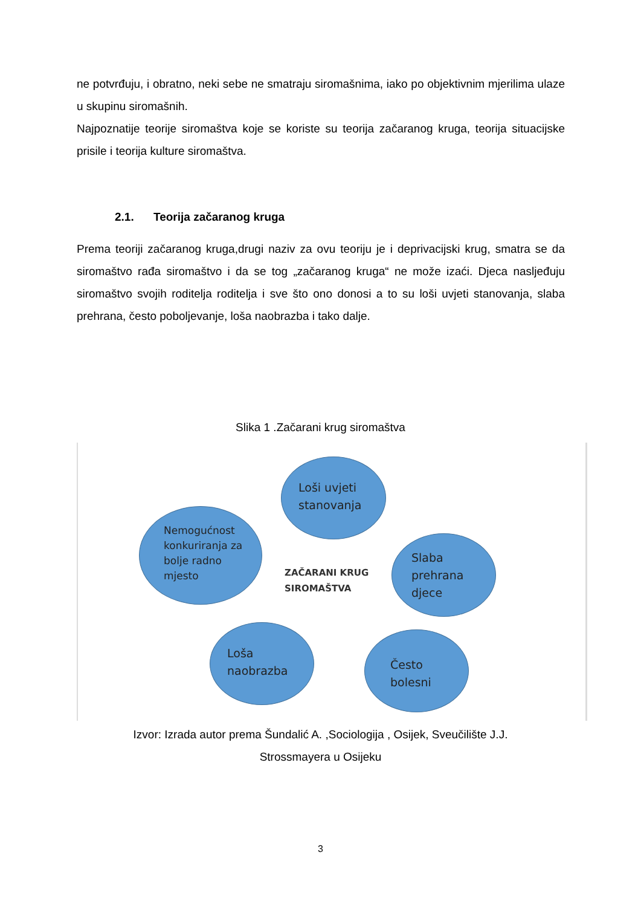ne potvrđuju, i obratno, neki sebe ne smatraju siromašnima, iako po objektivnim mjerilima ulaze u skupinu siromašnih.
Najpoznatije teorije siromaštva koje se koriste su teorija začaranog kruga, teorija situacijske prisile i teorija kulture siromaštva.
2.1. Teorija začaranog kruga
Prema teoriji začaranog kruga,drugi naziv za ovu teoriju je i deprivacijski krug, smatra se da siromaštvo rađa siromaštvo i da se tog „začaranog kruga“ ne može izaći. Djeca nasljeđuju siromaštvo svojih roditelja roditelja i sve što ono donosi a to su loši uvjeti stanovanja, slaba prehrana, često poboljevanje, loša naobrazba i tako dalje.
Slika 1 .Začarani krug siromaštva
Loši uvjeti
stanovanja
Nemogućnost
konkuriranja za
bolje radno
mjesto
ZAČARANI KRUG
SIROMAŠTVA
Slaba
prehrana
djece
Loša
naobrazba
Često
bolesni
Izvor: Izrada autor prema Šundalić A. ,Sociologija , Osijek, Sveučilište J.J.
Strossmayera u Osijeku
3